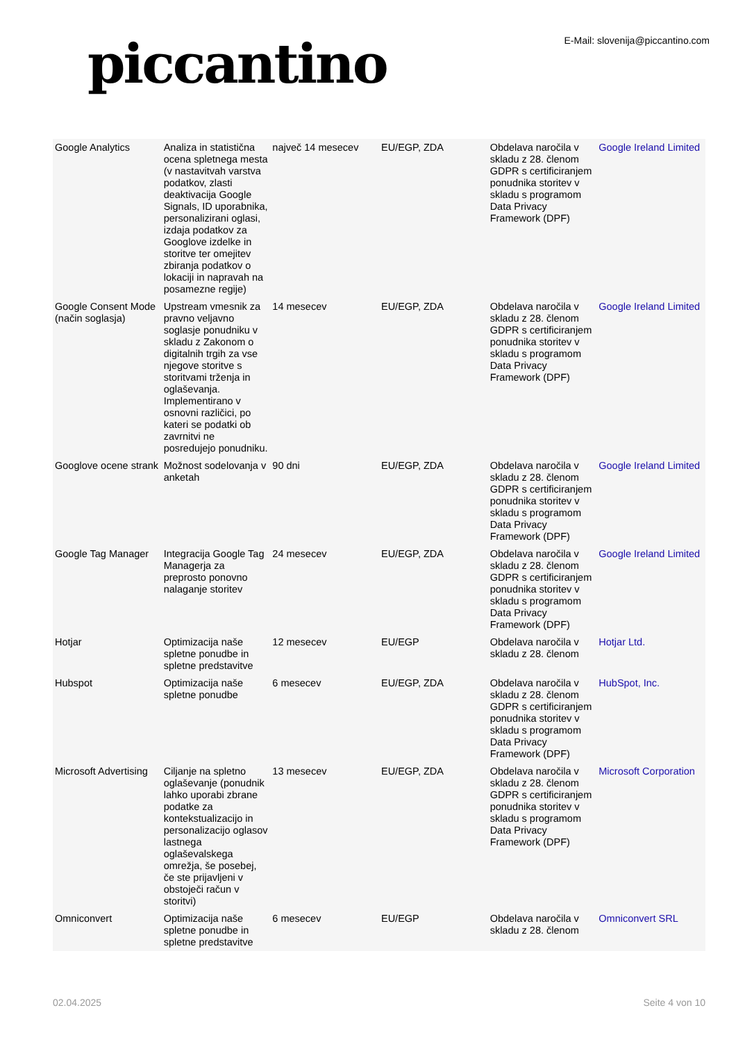piccantino
E-Mail: slovenija@piccantino.com
| Google Analytics | Analiza in statistična ocena spletnega mesta (v nastavitvah varstva podatkov, zlasti deaktivacija Google Signals, ID uporabnika, personalizirani oglasi, izdaja podatkov za Googlove izdelke in storitve ter omejitev zbiranja podatkov o lokaciji in napravah na posamezne regije) | največ 14 mesecev | EU/EGP, ZDA | Obdelava naročila v skladu z 28. členom GDPR s certificiranjem ponudnika storitev v skladu s programom Data Privacy Framework (DPF) | Google Ireland Limited |
| Google Consent Mode (način soglasja) | Upstream vmesnik za pravno veljavno soglasje ponudniku v skladu z Zakonom o digitalnih trgih za vse njegove storitve s storitvami trženja in oglaševanja. Implementirano v osnovni različici, po kateri se podatki ob zavrnitvi ne posredujejo ponudniku. | 14 mesecev | EU/EGP, ZDA | Obdelava naročila v skladu z 28. členom GDPR s certificiranjem ponudnika storitev v skladu s programom Data Privacy Framework (DPF) | Google Ireland Limited |
| Googlove ocene strank | Možnost sodelovanja v anketah | 90 dni | EU/EGP, ZDA | Obdelava naročila v skladu z 28. členom GDPR s certificiranjem ponudnika storitev v skladu s programom Data Privacy Framework (DPF) | Google Ireland Limited |
| Google Tag Manager | Integracija Google Tag Managerja za preprosto ponovno nalaganje storitev | 24 mesecev | EU/EGP, ZDA | Obdelava naročila v skladu z 28. členom GDPR s certificiranjem ponudnika storitev v skladu s programom Data Privacy Framework (DPF) | Google Ireland Limited |
| Hotjar | Optimizacija naše spletne ponudbe in spletne predstavitve | 12 mesecev | EU/EGP | Obdelava naročila v skladu z 28. členom | Hotjar Ltd. |
| Hubspot | Optimizacija naše spletne ponudbe | 6 mesecev | EU/EGP, ZDA | Obdelava naročila v skladu z 28. členom GDPR s certificiranjem ponudnika storitev v skladu s programom Data Privacy Framework (DPF) | HubSpot, Inc. |
| Microsoft Advertising | Ciljanje na spletno oglaševanje (ponudnik lahko uporabi zbrane podatke za kontekstualizacijo in personalizacijo oglasov lastnega oglaševalskega omrežja, še posebej, če ste prijavljeni v obstoječi račun v storitvi) | 13 mesecev | EU/EGP, ZDA | Obdelava naročila v skladu z 28. členom GDPR s certificiranjem ponudnika storitev v skladu s programom Data Privacy Framework (DPF) | Microsoft Corporation |
| Omniconvert | Optimizacija naše spletne ponudbe in spletne predstavitve | 6 mesecev | EU/EGP | Obdelava naročila v skladu z 28. členom | Omniconvert SRL |
02.04.2025 Seite 4 von 10